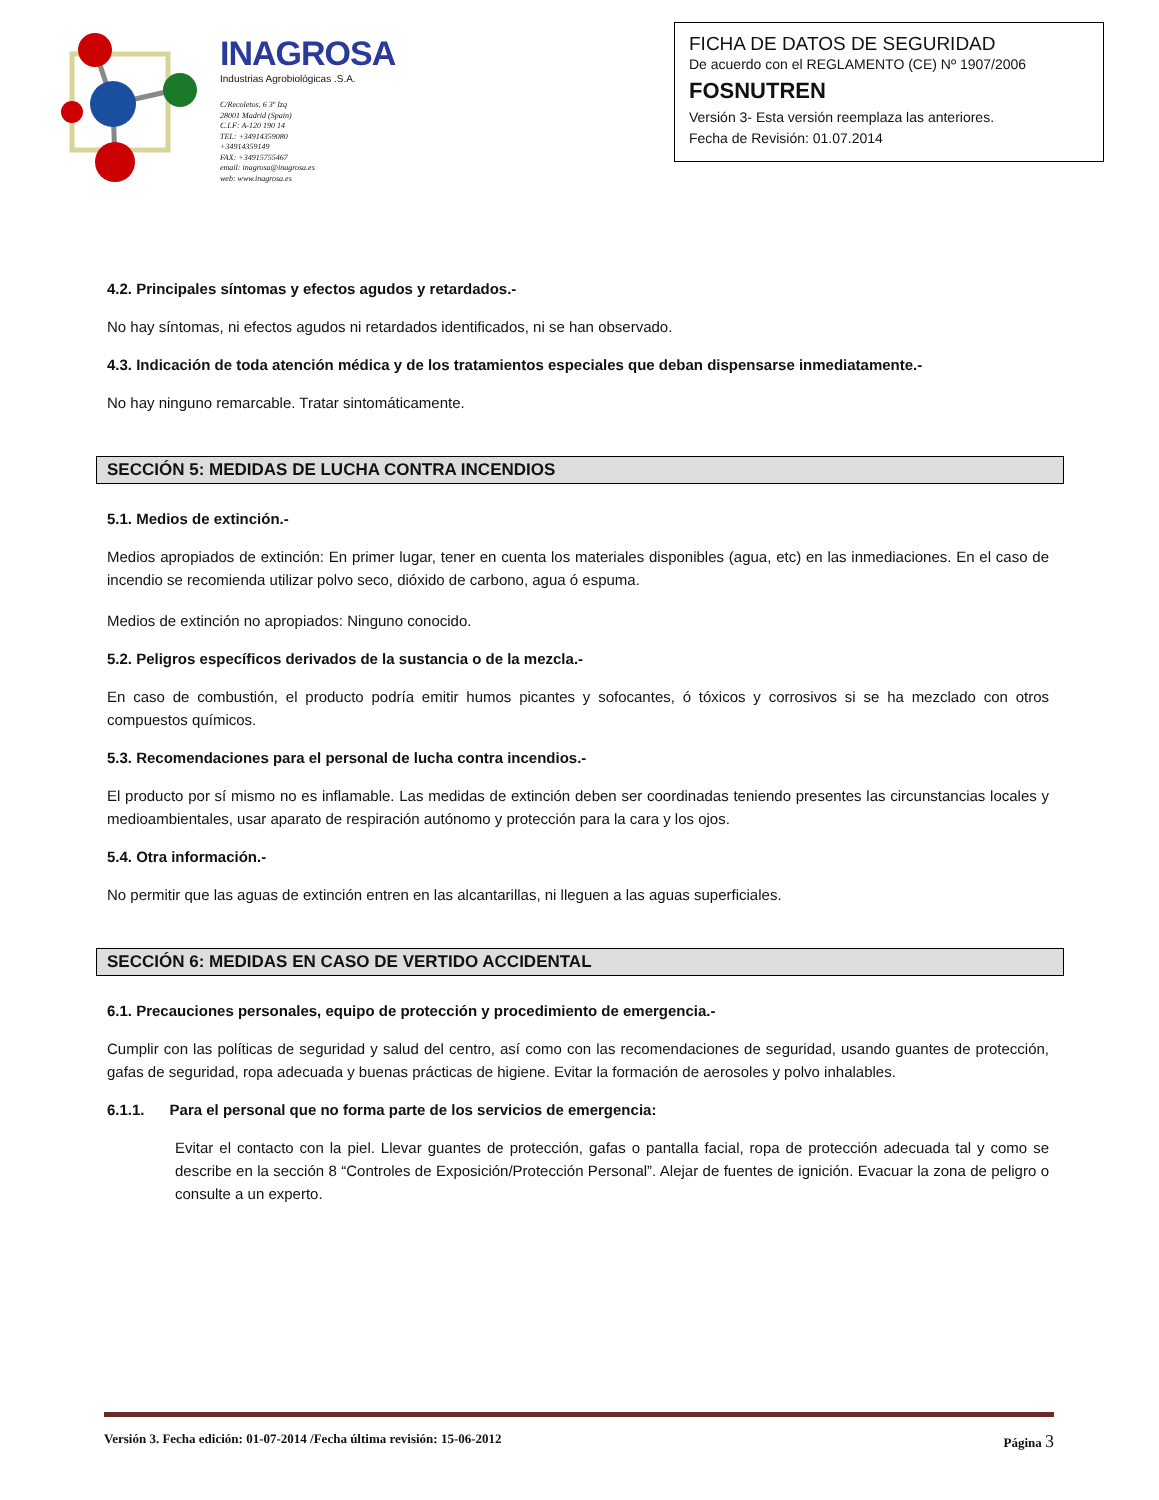INAGROSA
Industrias Agrobiológicas .S.A.
C/Recoletos, 6 3º Izq
28001 Madrid (Spain)
C.I.F: A-120 190 14
TEL: +34914359080
+34914359149
FAX: +34915755467
email: inagrosa@inagrosa.es
web: www.inagrosa.es
FICHA DE DATOS DE SEGURIDAD
De acuerdo con el REGLAMENTO (CE) Nº 1907/2006
FOSNUTREN
Versión 3- Esta versión reemplaza las anteriores.
Fecha de Revisión: 01.07.2014
4.2. Principales síntomas y efectos agudos y retardados.-
No hay síntomas, ni efectos agudos ni retardados identificados, ni se han observado.
4.3. Indicación de toda atención médica y de los tratamientos especiales que deban dispensarse inmediatamente.-
No hay ninguno remarcable. Tratar sintomáticamente.
SECCIÓN 5: MEDIDAS DE LUCHA CONTRA INCENDIOS
5.1. Medios de extinción.-
Medios apropiados de extinción: En primer lugar, tener en cuenta los materiales disponibles (agua, etc) en las inmediaciones. En el caso de incendio se recomienda utilizar polvo seco, dióxido de carbono, agua ó espuma.
Medios de extinción no apropiados: Ninguno conocido.
5.2. Peligros específicos derivados de la sustancia o de la mezcla.-
En caso de combustión, el producto podría emitir humos picantes y sofocantes, ó tóxicos y corrosivos si se ha mezclado con otros compuestos químicos.
5.3. Recomendaciones para el personal de lucha contra incendios.-
El producto por sí mismo no es inflamable. Las medidas de extinción deben ser coordinadas teniendo presentes las circunstancias locales y medioambientales, usar aparato de respiración autónomo y protección para la cara y los ojos.
5.4. Otra información.-
No permitir que las aguas de extinción entren en las alcantarillas, ni lleguen a las aguas superficiales.
SECCIÓN 6: MEDIDAS EN CASO DE VERTIDO ACCIDENTAL
6.1. Precauciones personales, equipo de protección y procedimiento de emergencia.-
Cumplir con las políticas de seguridad y salud del centro, así como con las recomendaciones de seguridad, usando guantes de protección, gafas de seguridad, ropa adecuada y buenas prácticas de higiene. Evitar la formación de aerosoles y polvo inhalables.
6.1.1. Para el personal que no forma parte de los servicios de emergencia:
Evitar el contacto con la piel. Llevar guantes de protección, gafas o pantalla facial, ropa de protección adecuada tal y como se describe en la sección 8 “Controles de Exposición/Protección Personal”. Alejar de fuentes de ignición. Evacuar la zona de peligro o consulte a un experto.
Versión 3. Fecha edición: 01-07-2014 /Fecha última revisión: 15-06-2012 Página 3